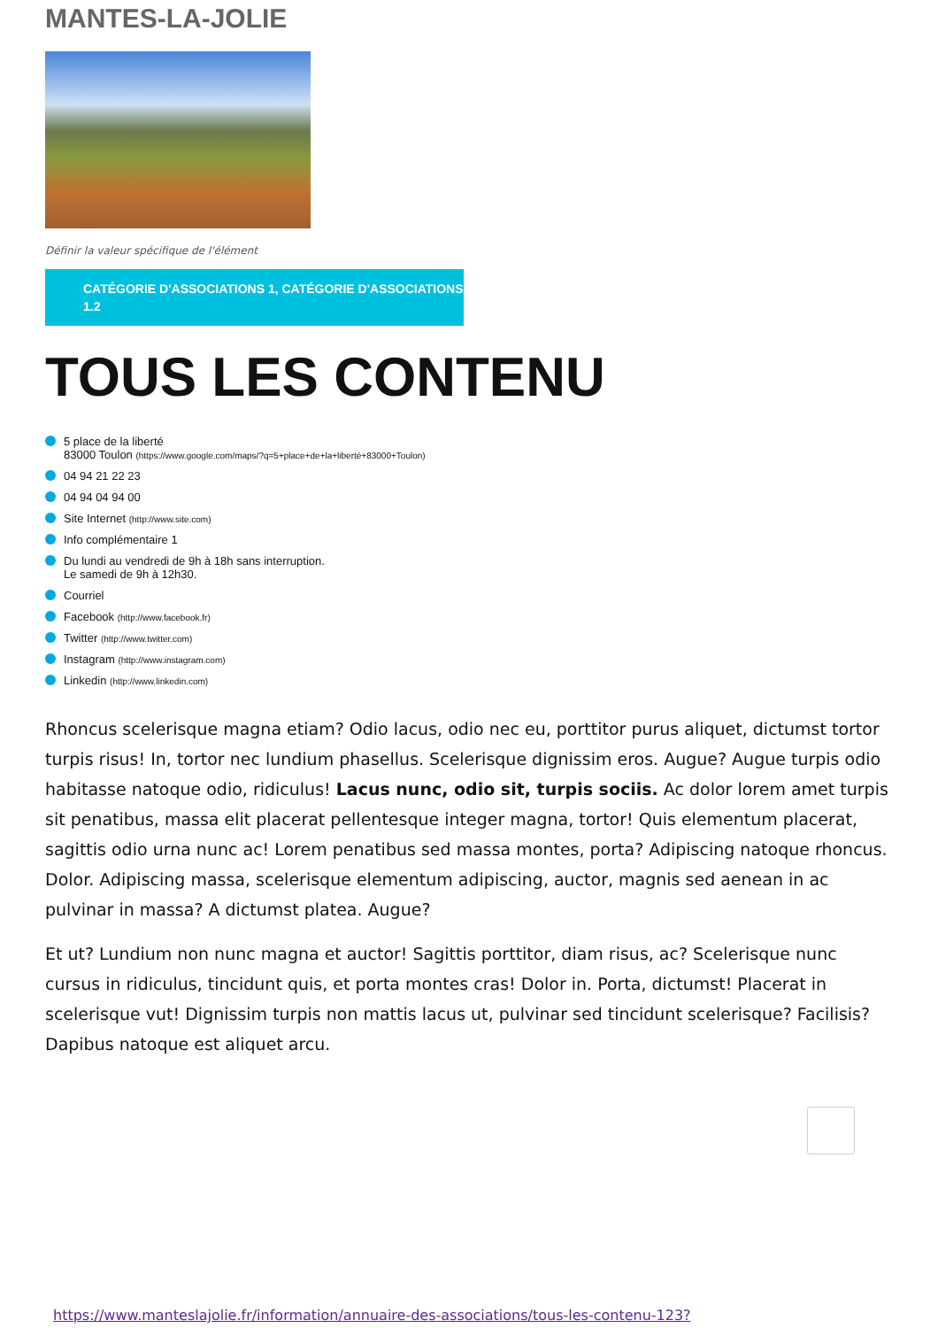MANTES-LA-JOLIE
Définir la valeur spécifique de l'élément
CATÉGORIE D'ASSOCIATIONS 1, CATÉGORIE D'ASSOCIATIONS 1.2
TOUS LES CONTENU
5 place de la liberté
83000 Toulon (https://www.google.com/maps/?q=5+place+de+la+liberté+83000+Toulon)
04 94 21 22 23
04 94 04 94 00
Site Internet (http://www.site.com)
Info complémentaire 1
Du lundi au vendredi de 9h à 18h sans interruption.
Le samedi de 9h à 12h30.
Courriel
Facebook (http://www.facebook.fr)
Twitter (http://www.twitter.com)
Instagram (http://www.instagram.com)
Linkedin (http://www.linkedin.com)
Rhoncus scelerisque magna etiam? Odio lacus, odio nec eu, porttitor purus aliquet, dictumst tortor turpis risus! In, tortor nec lundium phasellus. Scelerisque dignissim eros. Augue? Augue turpis odio habitasse natoque odio, ridiculus! Lacus nunc, odio sit, turpis sociis. Ac dolor lorem amet turpis sit penatibus, massa elit placerat pellentesque integer magna, tortor! Quis elementum placerat, sagittis odio urna nunc ac! Lorem penatibus sed massa montes, porta? Adipiscing natoque rhoncus. Dolor. Adipiscing massa, scelerisque elementum adipiscing, auctor, magnis sed aenean in ac pulvinar in massa? A dictumst platea. Augue?
Et ut? Lundium non nunc magna et auctor! Sagittis porttitor, diam risus, ac? Scelerisque nunc cursus in ridiculus, tincidunt quis, et porta montes cras! Dolor in. Porta, dictumst! Placerat in scelerisque vut! Dignissim turpis non mattis lacus ut, pulvinar sed tincidunt scelerisque? Facilisis? Dapibus natoque est aliquet arcu.
https://www.manteslajolie.fr/information/annuaire-des-associations/tous-les-contenu-123?